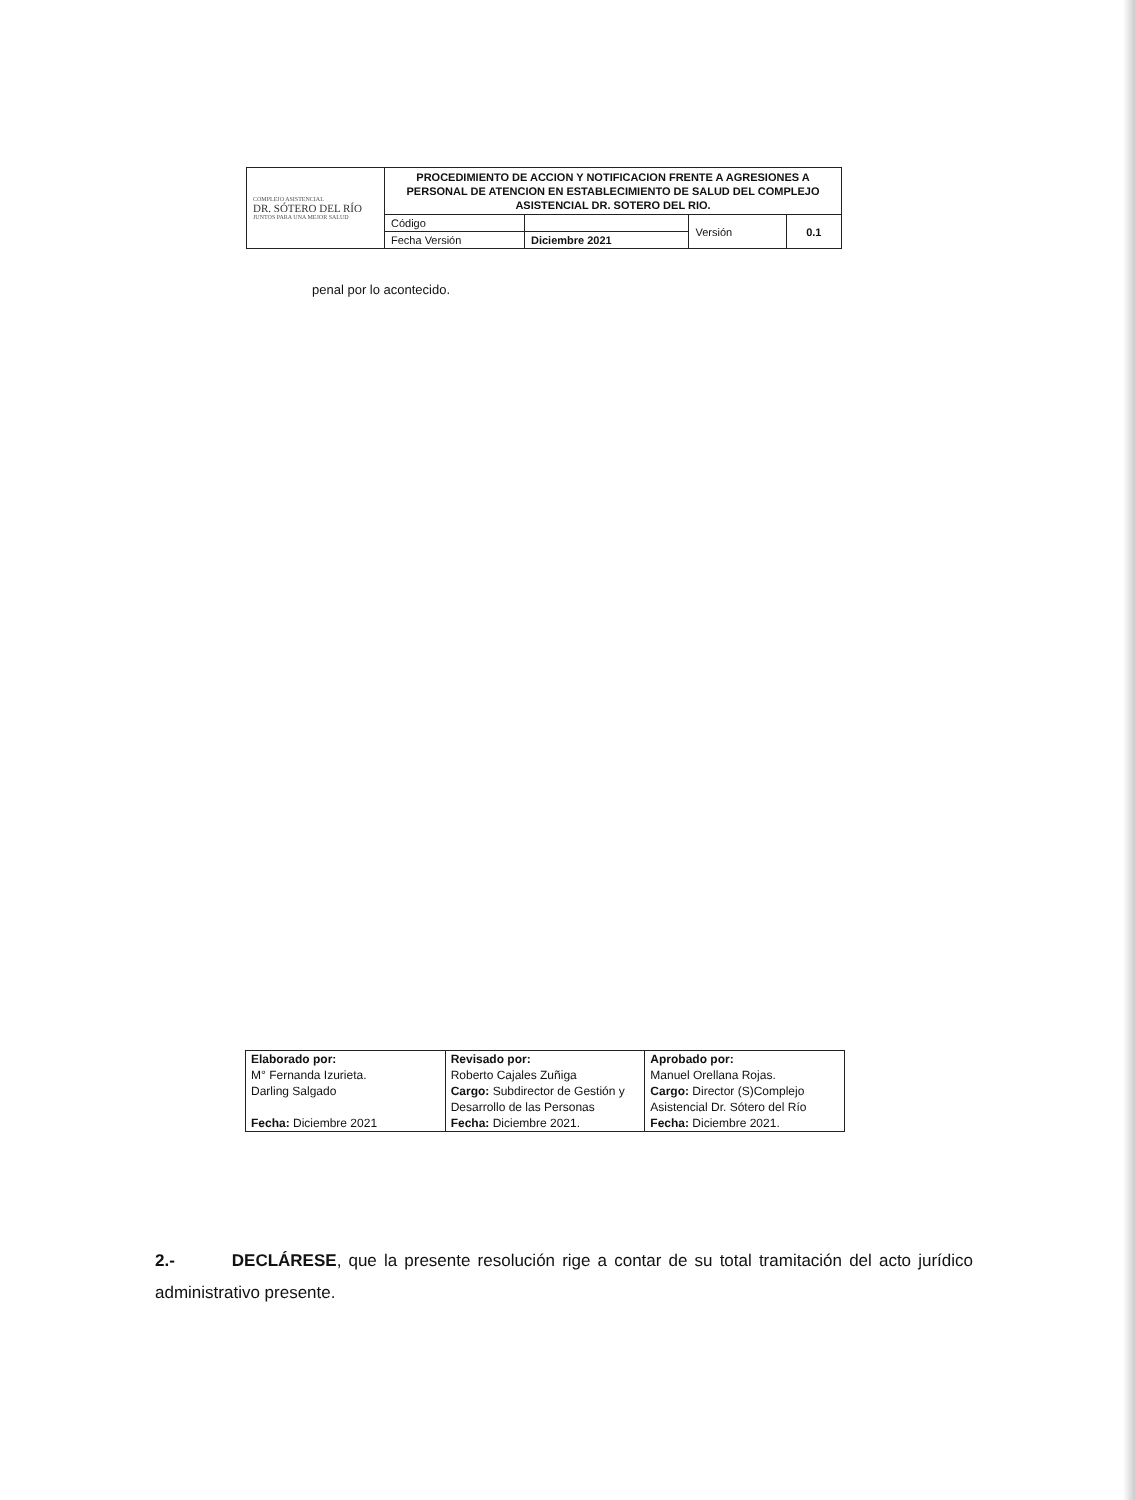| COMPLEJO ASISTENCIAL DR. SÓTERO DEL RÍO JUNTOS PARA UNA MEJOR SALUD | PROCEDIMIENTO DE ACCION Y NOTIFICACION FRENTE A AGRESIONES A PERSONAL DE ATENCION EN ESTABLECIMIENTO DE SALUD DEL COMPLEJO ASISTENCIAL DR. SOTERO DEL RIO. | | | |
| | Código | | Versión | 0.1 |
| | Fecha Versión | Diciembre 2021 | | |
penal por lo acontecido.
| Elaborado por: | Revisado por: | Aprobado por: |
| M° Fernanda Izurieta. | Roberto Cajales Zuñiga | Manuel Orellana Rojas. |
| Darling Salgado | Cargo: Subdirector de Gestión y | Cargo: Director (S)Complejo |
| | Desarrollo de las Personas | Asistencial Dr. Sótero del Río |
| Fecha: Diciembre 2021 | Fecha: Diciembre 2021. | Fecha: Diciembre 2021. |
2.- DECLÁRESE, que la presente resolución rige a contar de su total tramitación del acto jurídico administrativo presente.